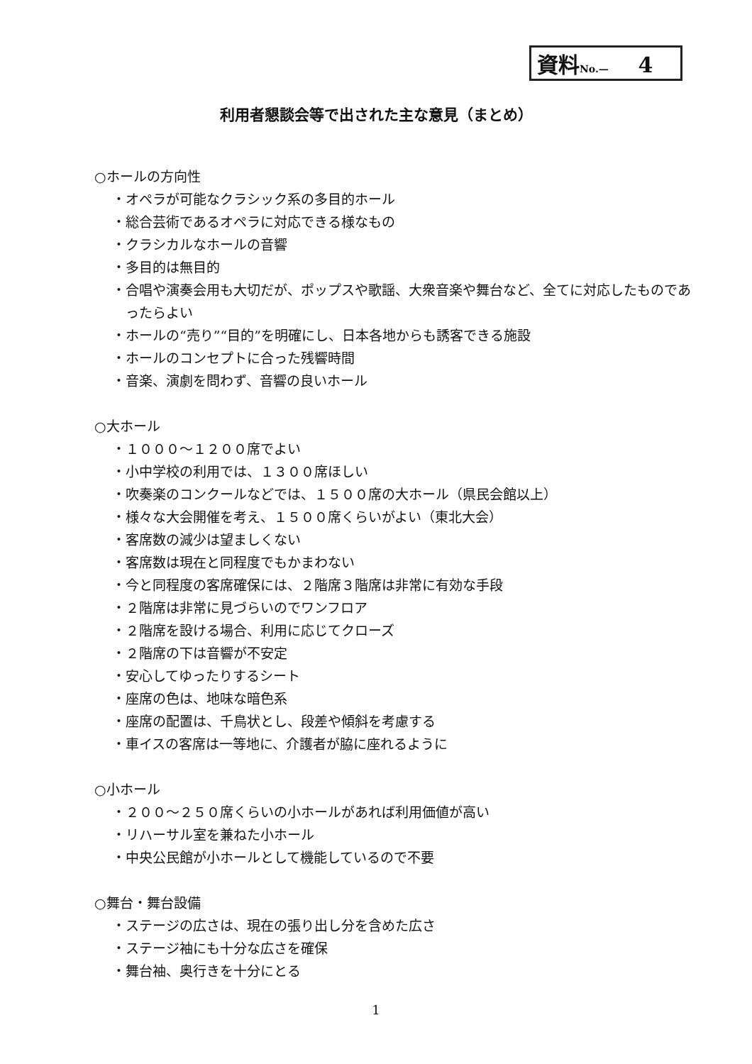資料No.— 4
利用者懇談会等で出された主な意見（まとめ）
○ホールの方向性
・オペラが可能なクラシック系の多目的ホール
・総合芸術であるオペラに対応できる様なもの
・クラシカルなホールの音響
・多目的は無目的
・合唱や演奏会用も大切だが、ポップスや歌謡、大衆音楽や舞台など、全てに対応したものであったらよい
・ホールの“売り”“目的”を明確にし、日本各地からも誘客できる施設
・ホールのコンセプトに合った残響時間
・音楽、演劇を問わず、音響の良いホール
○大ホール
・１０００～１２００席でよい
・小中学校の利用では、１３００席ほしい
・吹奏楽のコンクールなどでは、１５００席の大ホール（県民会館以上）
・様々な大会開催を考え、１５００席くらいがよい（東北大会）
・客席数の減少は望ましくない
・客席数は現在と同程度でもかまわない
・今と同程度の客席確保には、２階席３階席は非常に有効な手段
・２階席は非常に見づらいのでワンフロア
・２階席を設ける場合、利用に応じてクローズ
・２階席の下は音響が不安定
・安心してゆったりするシート
・座席の色は、地味な暗色系
・座席の配置は、千鳥状とし、段差や傾斜を考慮する
・車イスの客席は一等地に、介護者が脇に座れるように
○小ホール
・２００～２５０席くらいの小ホールがあれば利用価値が高い
・リハーサル室を兼ねた小ホール
・中央公民館が小ホールとして機能しているので不要
○舞台・舞台設備
・ステージの広さは、現在の張り出し分を含めた広さ
・ステージ袖にも十分な広さを確保
・舞台袖、奥行きを十分にとる
1